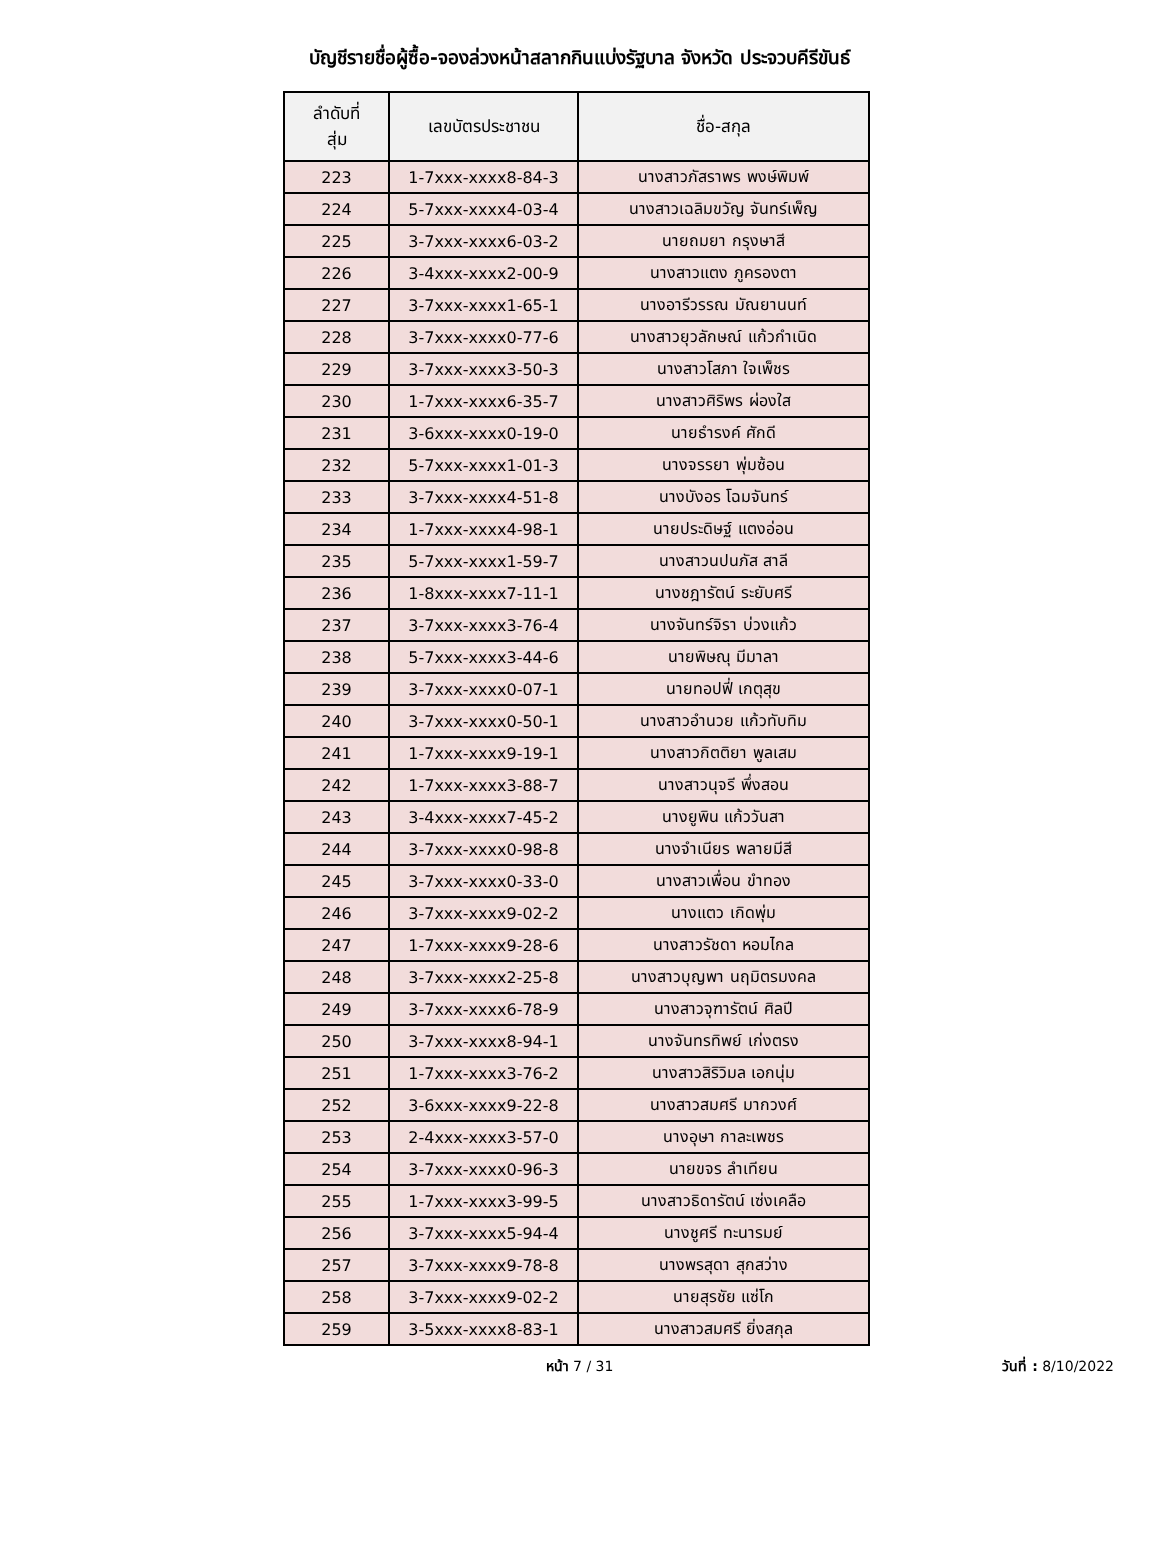บัญชีรายชื่อผู้ซื้อ-จองล่วงหน้าสลากกินแบ่งรัฐบาล จังหวัด ประจวบคีรีขันธ์
| ลำดับที่ สุ่ม | เลขบัตรประชาชน | ชื่อ-สกุล |
| --- | --- | --- |
| 223 | 1-7xxx-xxxx8-84-3 | นางสาวภัสราพร พงษ์พิมพ์ |
| 224 | 5-7xxx-xxxx4-03-4 | นางสาวเฉลิมขวัญ จันทร์เพ็ญ |
| 225 | 3-7xxx-xxxx6-03-2 | นายถมยา กรุงษาสี |
| 226 | 3-4xxx-xxxx2-00-9 | นางสาวแตง ภูครองตา |
| 227 | 3-7xxx-xxxx1-65-1 | นางอารีวรรณ มัณยานนท์ |
| 228 | 3-7xxx-xxxx0-77-6 | นางสาวยุวลักษณ์ แก้วกำเนิด |
| 229 | 3-7xxx-xxxx3-50-3 | นางสาวโสภา ใจเพ็ชร |
| 230 | 1-7xxx-xxxx6-35-7 | นางสาวศิริพร ผ่องใส |
| 231 | 3-6xxx-xxxx0-19-0 | นายธำรงค์ ศักดี |
| 232 | 5-7xxx-xxxx1-01-3 | นางจรรยา พุ่มซ้อน |
| 233 | 3-7xxx-xxxx4-51-8 | นางบังอร โฉมจันทร์ |
| 234 | 1-7xxx-xxxx4-98-1 | นายประดิษฐ์ แตงอ่อน |
| 235 | 5-7xxx-xxxx1-59-7 | นางสาวนปนภัส สาลี |
| 236 | 1-8xxx-xxxx7-11-1 | นางชฎารัตน์ ระยับศรี |
| 237 | 3-7xxx-xxxx3-76-4 | นางจันทร์จิรา บ่วงแก้ว |
| 238 | 5-7xxx-xxxx3-44-6 | นายพิษณุ มีมาลา |
| 239 | 3-7xxx-xxxx0-07-1 | นายทอปฟี่ เกตุสุข |
| 240 | 3-7xxx-xxxx0-50-1 | นางสาวอำนวย แก้วทับทิม |
| 241 | 1-7xxx-xxxx9-19-1 | นางสาวกิตติยา พูลเสม |
| 242 | 1-7xxx-xxxx3-88-7 | นางสาวนุจรี พึ่งสอน |
| 243 | 3-4xxx-xxxx7-45-2 | นางยูพิน แก้ววันสา |
| 244 | 3-7xxx-xxxx0-98-8 | นางจำเนียร พลายมีสี |
| 245 | 3-7xxx-xxxx0-33-0 | นางสาวเพื่อน ขำทอง |
| 246 | 3-7xxx-xxxx9-02-2 | นางแตว เกิดพุ่ม |
| 247 | 1-7xxx-xxxx9-28-6 | นางสาวรัชดา หอมไกล |
| 248 | 3-7xxx-xxxx2-25-8 | นางสาวบุญพา นฤมิตรมงคล |
| 249 | 3-7xxx-xxxx6-78-9 | นางสาวจุฑารัตน์ ศิลปี |
| 250 | 3-7xxx-xxxx8-94-1 | นางจันทรทิพย์ เก่งตรง |
| 251 | 1-7xxx-xxxx3-76-2 | นางสาวสิริวิมล เอกนุ่ม |
| 252 | 3-6xxx-xxxx9-22-8 | นางสาวสมศรี มากวงศ์ |
| 253 | 2-4xxx-xxxx3-57-0 | นางอุษา กาละเพชร |
| 254 | 3-7xxx-xxxx0-96-3 | นายขจร ลำเทียน |
| 255 | 1-7xxx-xxxx3-99-5 | นางสาวธิดารัตน์ เซ่งเคลือ |
| 256 | 3-7xxx-xxxx5-94-4 | นางชูศรี ทะนารมย์ |
| 257 | 3-7xxx-xxxx9-78-8 | นางพรสุดา สุกสว่าง |
| 258 | 3-7xxx-xxxx9-02-2 | นายสุรชัย แซ่โก |
| 259 | 3-5xxx-xxxx8-83-1 | นางสาวสมศรี ยิ่งสกุล |
หน้า 7 / 31
วันที่ : 8/10/2022